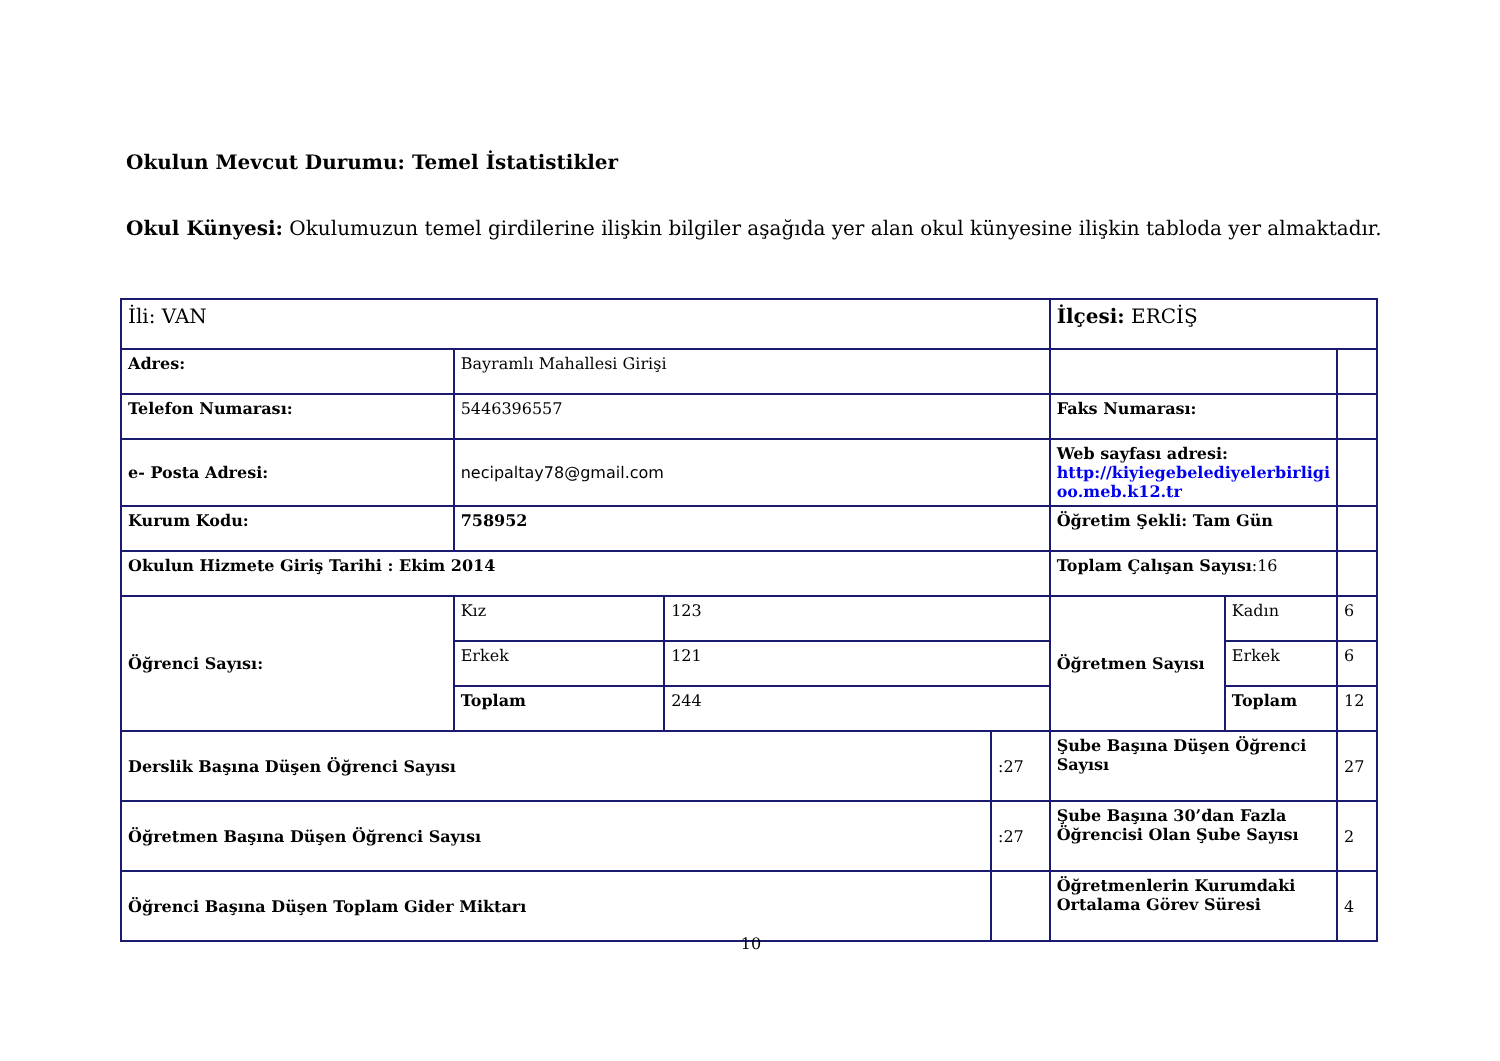Okulun Mevcut Durumu: Temel İstatistikler
Okul Künyesi: Okulumuzun temel girdilerine ilişkin bilgiler aşağıda yer alan okul künyesine ilişkin tabloda yer almaktadır.
| İli: VAN | | | | İlçesi: ERCİŞ | | |
| Adres: | Bayramlı Mahallesi Girişi | | | | | |
| Telefon Numarası: | 5446396557 | | | Faks Numarası: | | |
| e- Posta Adresi: | necipaltay78@gmail.com | | | Web sayfası adresi: http://kiyiegebelediyelerbirligi oo.meb.k12.tr | | |
| Kurum Kodu: | 758952 | | | Öğretim Şekli: Tam Gün | | |
| Okulun Hizmete Giriş Tarihi : Ekim 2014 | | | | Toplam Çalışan Sayısı :16 | | |
| Öğrenci Sayısı: | Kız | 123 | | Öğretmen Sayısı | Kadın | 6 |
| | Erkek | 121 | | | Erkek | 6 |
| | Toplam | 244 | | | Toplam | 12 |
| Derslik Başına Düşen Öğrenci Sayısı | | | :27 | Şube Başına Düşen Öğrenci Sayısı | | 27 |
| Öğretmen Başına Düşen Öğrenci Sayısı | | | :27 | Şube Başına 30’dan Fazla Öğrencisi Olan Şube Sayısı | | 2 |
| Öğrenci Başına Düşen Toplam Gider Miktarı | | | | Öğretmenlerin Kurumdaki Ortalama Görev Süresi | | 4 |
10